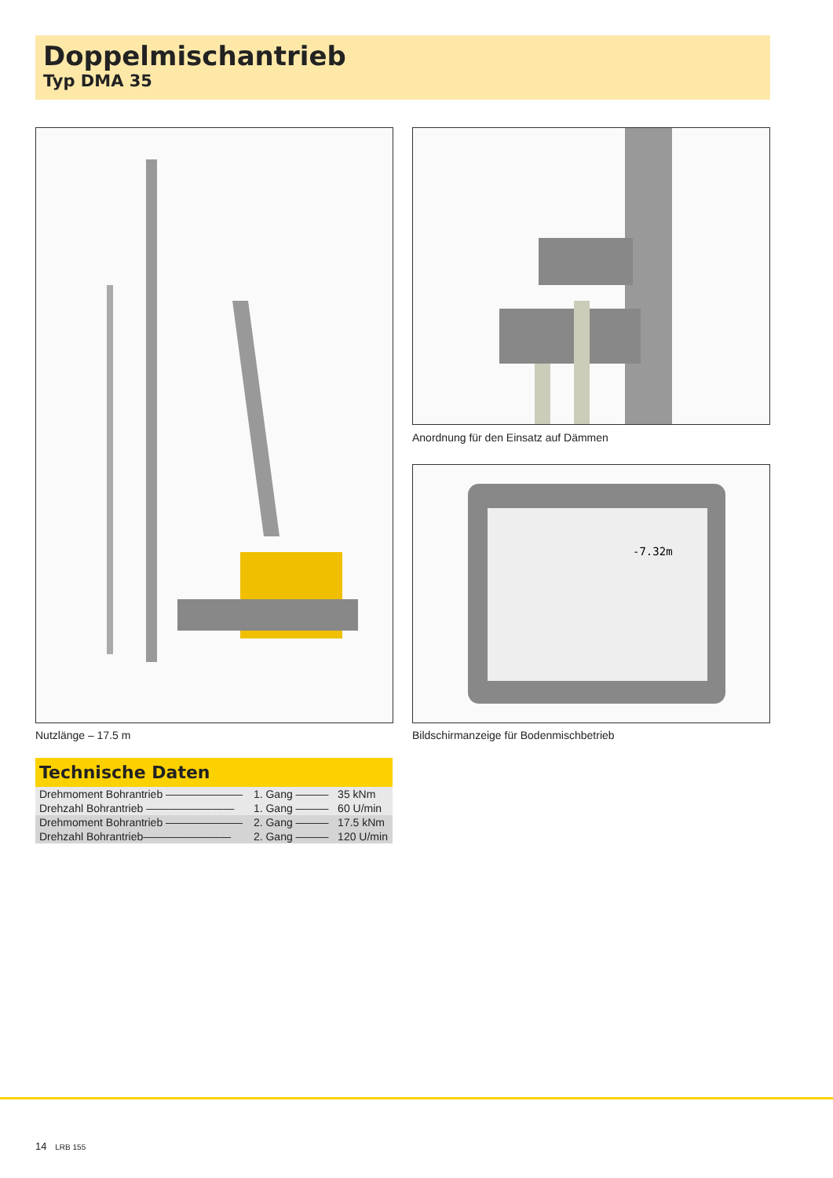Doppelmischantrieb
Typ DMA 35
Nutzlänge – 17.5 m
Anordnung für den Einsatz auf Dämmen
-7.32m
Bildschirmanzeige für Bodenmischbetrieb
Technische Daten
| Drehmoment Bohrantrieb ——————— | 1. Gang ——— | 35 kNm |
| Drehzahl Bohrantrieb ———————— | 1. Gang ——— | 60 U/min |
| Drehmoment Bohrantrieb ——————— | 2. Gang ——— | 17.5 kNm |
| Drehzahl Bohrantrieb———————— | 2. Gang ——— | 120 U/min |
14 LRB 155